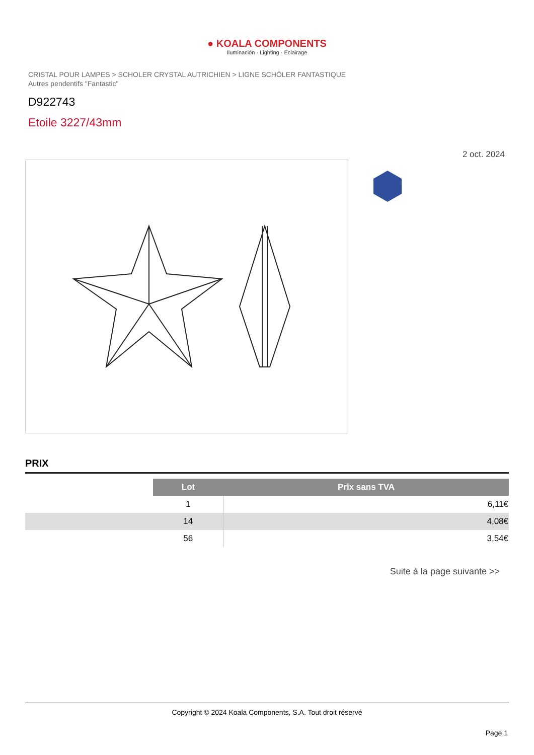● KOALA COMPONENTS
Iluminación · Lighting · Éclairage
CRISTAL POUR LAMPES > SCHOLER CRYSTAL AUTRICHIEN > LIGNE SCHÖLER FANTASTIQUE
Autres pendentifs "Fantastic"
D922743
Etoile 3227/43mm
2 oct. 2024
PRIX
| | Lot | Prix sans TVA |
| | 1 | 6,11€ |
| | 14 | 4,08€ |
| | 56 | 3,54€ |
Suite à la page suivante >>
Copyright © 2024 Koala Components, S.A. Tout droit réservé
Page 1